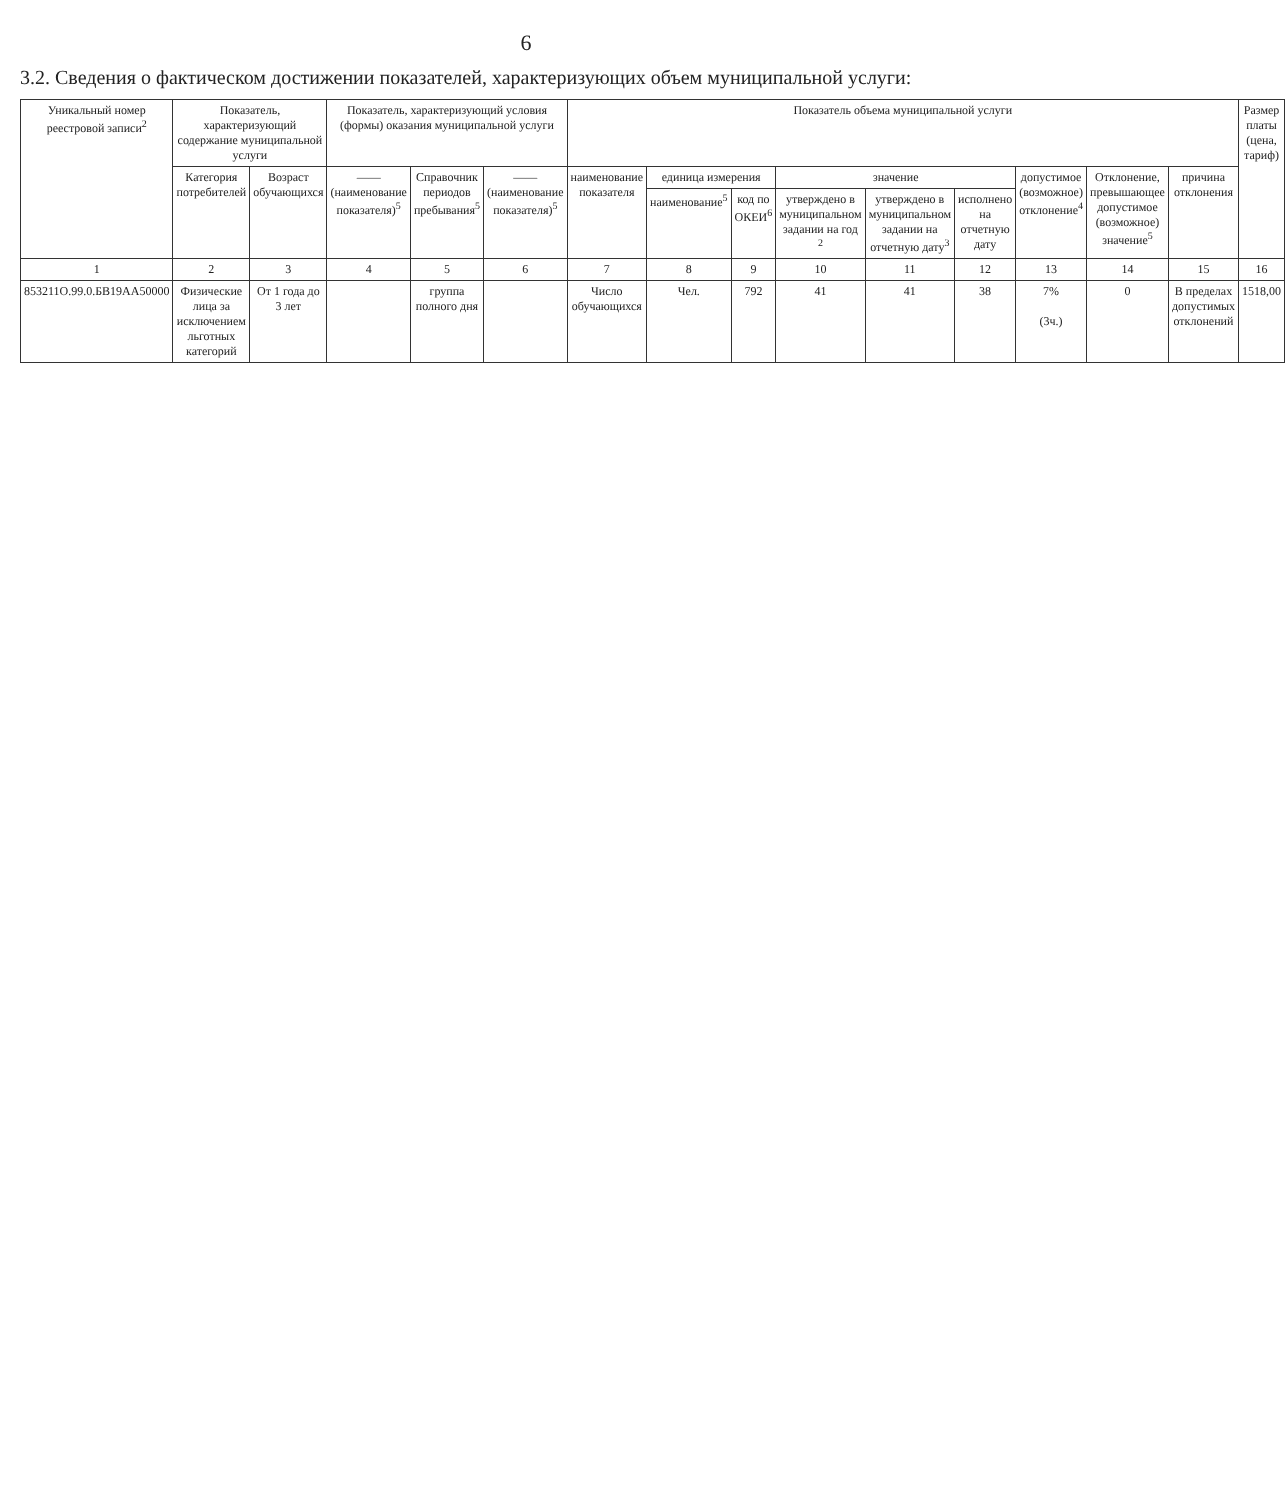6
3.2. Сведения о фактическом достижении показателей, характеризующих объем муниципальной услуги:
| Уникальный номер реестровой записи<sup>2</sup> | Показатель, характеризующий содержание муниципальной услуги | | Показатель, характеризующий условия (формы) оказания муниципальной услуги | | | Показатель объема муниципальной услуги | | | | | | | | | Размер платы (цена, тариф) |
| --- | --- | --- | --- | --- | --- | --- | --- | --- | --- | --- | --- | --- | --- | --- | --- |
| | Категория потребителей | Возраст обучающихся | —— (наименование показателя)<sup>5</sup> | Справочник периодов пребывания<sup>5</sup> | —— (наименование показателя)<sup>5</sup> | наименование показателя | единица измерения | | значение | | | допустимое (возможное) отклонение<sup>4</sup> | Отклонение, превышающее допустимое (возможное) значение<sup>5</sup> | причина отклонения | |
| | | | | | | | наименование<sup>5</sup> | код по ОКЕИ<sup>6</sup> | утверждено в муниципальном задании на год <sup>2</sup> | утверждено в муниципальном задании на отчетную дату<sup>3</sup> | исполнено на отчетную дату | | | | |
| 1 | 2 | 3 | 4 | 5 | 6 | 7 | 8 | 9 | 10 | 11 | 12 | 13 | 14 | 15 | 16 |
| 853211О.99.0.БВ19АА50000 | Физические лица за исключением льготных категорий | От 1 года до 3 лет | | группа полного дня | | Число обучающихся | Чел. | 792 | 41 | 41 | 38 | 7% (3ч.) | 0 | В пределах допустимых отклонений | 1518,00 |